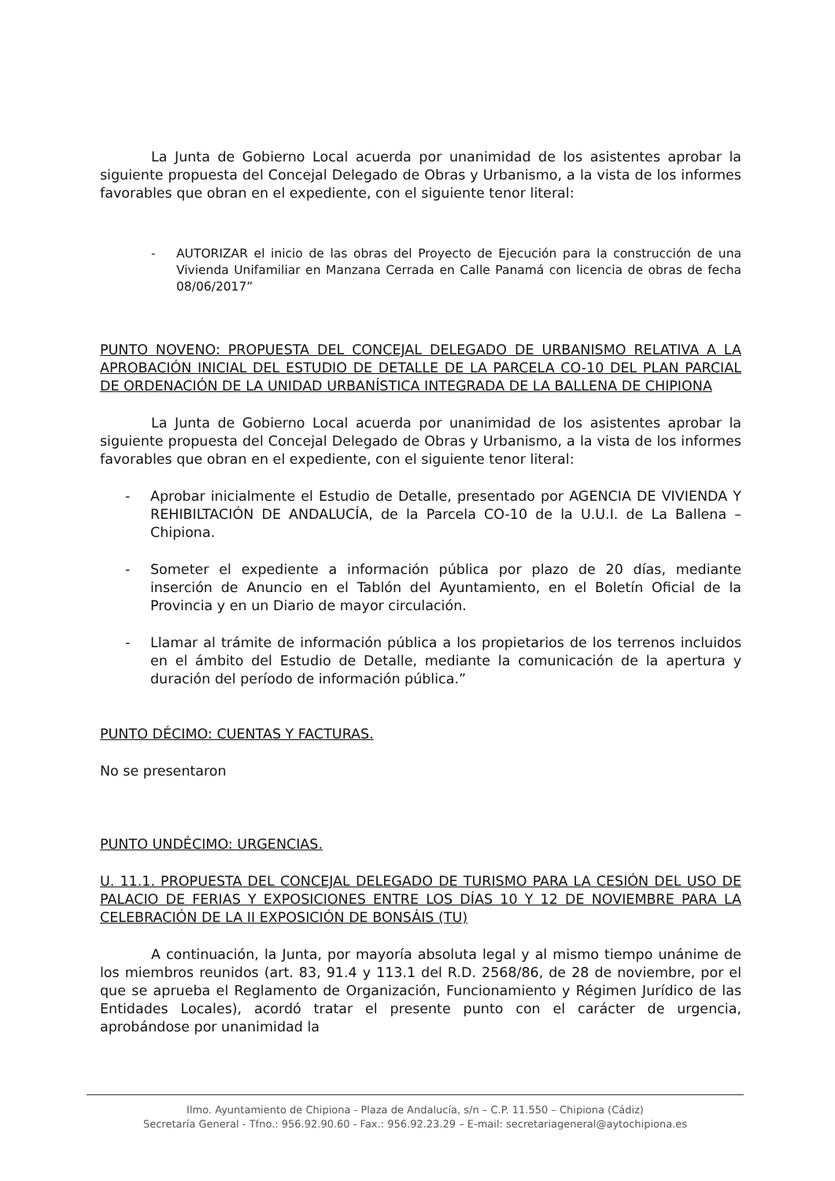La Junta de Gobierno Local acuerda por unanimidad de los asistentes aprobar la siguiente propuesta del Concejal Delegado de Obras y Urbanismo, a la vista de los informes favorables que obran en el expediente, con el siguiente tenor literal:
- AUTORIZAR el inicio de las obras del Proyecto de Ejecución para la construcción de una Vivienda Unifamiliar en Manzana Cerrada en Calle Panamá con licencia de obras de fecha 08/06/2017”
PUNTO NOVENO: PROPUESTA DEL CONCEJAL DELEGADO DE URBANISMO RELATIVA A LA APROBACIÓN INICIAL DEL ESTUDIO DE DETALLE DE LA PARCELA CO-10 DEL PLAN PARCIAL DE ORDENACIÓN DE LA UNIDAD URBANÍSTICA INTEGRADA DE LA BALLENA DE CHIPIONA
La Junta de Gobierno Local acuerda por unanimidad de los asistentes aprobar la siguiente propuesta del Concejal Delegado de Obras y Urbanismo, a la vista de los informes favorables que obran en el expediente, con el siguiente tenor literal:
- Aprobar inicialmente el Estudio de Detalle, presentado por AGENCIA DE VIVIENDA Y REHIBILTACIÓN DE ANDALUCÍA, de la Parcela CO-10 de la U.U.I. de La Ballena – Chipiona.
- Someter el expediente a información pública por plazo de 20 días, mediante inserción de Anuncio en el Tablón del Ayuntamiento, en el Boletín Oficial de la Provincia y en un Diario de mayor circulación.
- Llamar al trámite de información pública a los propietarios de los terrenos incluidos en el ámbito del Estudio de Detalle, mediante la comunicación de la apertura y duración del período de información pública.”
PUNTO DÉCIMO: CUENTAS Y FACTURAS.
No se presentaron
PUNTO UNDÉCIMO: URGENCIAS.
U. 11.1. PROPUESTA DEL CONCEJAL DELEGADO DE TURISMO PARA LA CESIÓN DEL USO DE PALACIO DE FERIAS Y EXPOSICIONES ENTRE LOS DÍAS 10 Y 12 DE NOVIEMBRE PARA LA CELEBRACIÓN DE LA II EXPOSICIÓN DE BONSÁIS (TU)
A continuación, la Junta, por mayoría absoluta legal y al mismo tiempo unánime de los miembros reunidos (art. 83, 91.4 y 113.1 del R.D. 2568/86, de 28 de noviembre, por el que se aprueba el Reglamento de Organización, Funcionamiento y Régimen Jurídico de las Entidades Locales), acordó tratar el presente punto con el carácter de urgencia, aprobándose por unanimidad la
Ilmo. Ayuntamiento de Chipiona - Plaza de Andalucía, s/n – C.P. 11.550 – Chipiona (Cádiz)
Secretaría General - Tfno.: 956.92.90.60 - Fax.: 956.92.23.29 – E-mail: secretariageneral@aytochipiona.es